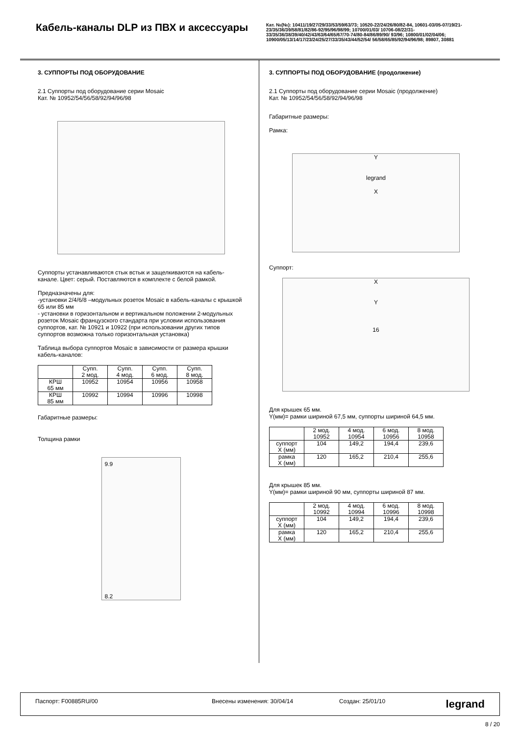Кабель-каналы DLP из ПВХ и аксессуары
Кат. №(№): 10411/19/27/29/33/53/59/63/73; 10520-22/24/26/80/82-84, 10601-03/05-07/19/21-23/35/36/39/58/81/82/86-92/95/96/98/99; 10700/01/03/ 10706-08/22/31-33/35/36/38/39/40/42/43/63/64/65/67/70-74/80-84/86/89/90/ 93/96; 10800/01/02/04/06; 10900/05/13/14/17/23/24/25/27/33/35/43/44/52/54/ 56/58/65/85/92/94/96/98; 89807, 30881
3. СУППОРТЫ ПОД ОБОРУДОВАНИЕ
2.1 Суппорты под оборудование серии Mosaic
Кат. № 10952/54/56/58/92/94/96/98
Суппорты устанавливаются стык встык и защелкиваются на кабель-канале. Цвет: серый. Поставляются в комплекте с белой рамкой.
Предназначены для:
-установки 2/4/6/8 –модульных розеток Mosaic в кабель-каналы с крышкой 65 или 85 мм
- установки в горизонтальном и вертикальном положении 2-модульных розеток Mosaic французского стандарта при условии использования суппортов, кат. № 10921 и 10922 (при использовании других типов суппортов возможна только горизонтальная установка)
Таблица выбора суппортов Mosaic в зависимости от размера крышки кабель-каналов:
| | Супп. 2 мод. | Супп. 4 мод. | Супп. 6 мод. | Супп. 8 мод. |
| КРШ 65 мм | 10952 | 10954 | 10956 | 10958 |
| КРШ 85 мм | 10992 | 10994 | 10996 | 10998 |
Габаритные размеры:
Толщина рамки
9.9
8.2
3. СУППОРТЫ ПОД ОБОРУДОВАНИЕ (продолжение)
2.1 Суппорты под оборудование серии Mosaic (продолжение)
Кат. № 10952/54/56/58/92/94/96/98
Габаритные размеры:
Рамка:
Y
legrand
X
Суппорт:
X
Y
16
Для крышек 65 мм.
Y(мм)= рамки шириной 67,5 мм, суппорты шириной 64,5 мм.
| | 2 мод. 10952 | 4 мод. 10954 | 6 мод. 10956 | 8 мод. 10958 |
| суппорт X (мм) | 104 | 149,2 | 194,4 | 239,6 |
| рамка X (мм) | 120 | 165,2 | 210,4 | 255,6 |
Для крышек 85 мм.
Y(мм)= рамки шириной 90 мм, суппорты шириной 87 мм.
| | 2 мод. 10992 | 4 мод. 10994 | 6 мод. 10996 | 8 мод. 10998 |
| суппорт X (мм) | 104 | 149,2 | 194,4 | 239,6 |
| рамка X (мм) | 120 | 165,2 | 210,4 | 255,6 |
Паспорт: F00885RU/00 Внесены изменения: 30/04/14 Создан: 25/01/10 legrand
8 / 20